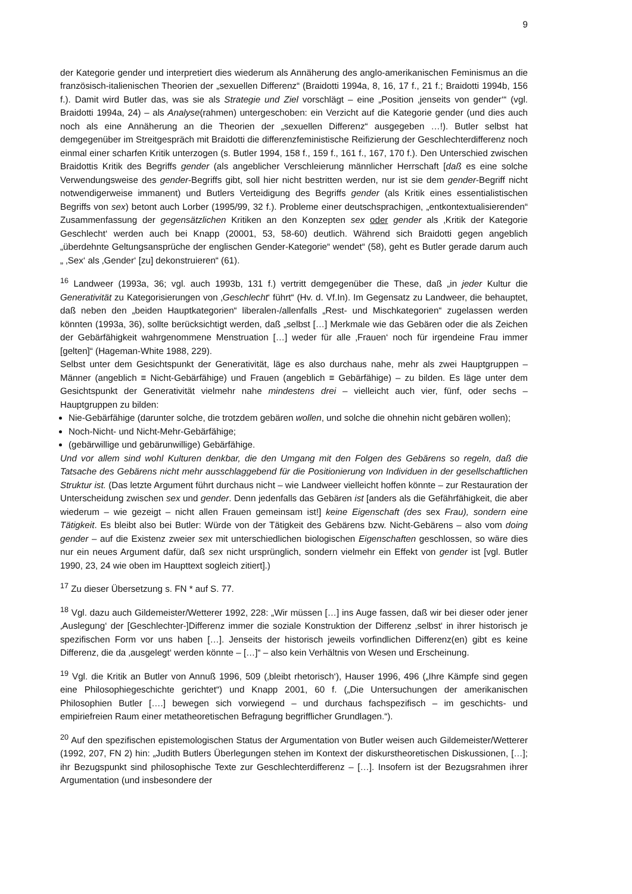9
der Kategorie gender und interpretiert dies wiederum als Annäherung des anglo-amerikanischen Feminismus an die französisch-italienischen Theorien der „sexuellen Differenz“ (Braidotti 1994a, 8, 16, 17 f., 21 f.; Braidotti 1994b, 156 f.). Damit wird Butler das, was sie als Strategie und Ziel vorschlägt – eine „Position ‚jenseits von gender‘“ (vgl. Braidotti 1994a, 24) – als Analyse(rahmen) untergeschoben: ein Verzicht auf die Kategorie gender (und dies auch noch als eine Annäherung an die Theorien der „sexuellen Differenz“ ausgegeben …!). Butler selbst hat demgegenüber im Streitgespräch mit Braidotti die differenzfeministische Reifizierung der Geschlechterdifferenz noch einmal einer scharfen Kritik unterzogen (s. Butler 1994, 158 f., 159 f., 161 f., 167, 170 f.). Den Unterschied zwischen Braidottis Kritik des Begriffs gender (als angeblicher Verschleierung männlicher Herrschaft [daß es eine solche Verwendungsweise des gender-Begriffs gibt, soll hier nicht bestritten werden, nur ist sie dem gender-Begriff nicht notwendigerweise immanent) und Butlers Verteidigung des Begriffs gender (als Kritik eines essentialistischen Begriffs von sex) betont auch Lorber (1995/99, 32 f.). Probleme einer deutschsprachigen, „entkontextualisierenden“ Zusammenfassung der gegensätzlichen Kritiken an den Konzepten sex oder gender als ‚Kritik der Kategorie Geschlecht‘ werden auch bei Knapp (20001, 53, 58-60) deutlich. Während sich Braidotti gegen angeblich „überdehnte Geltungsansprüche der englischen Gender-Kategorie“ wendet“ (58), geht es Butler gerade darum auch „ ‚Sex‘ als ‚Gender‘ [zu] dekonstruieren“ (61).
<sup>16</sup> Landweer (1993a, 36; vgl. auch 1993b, 131 f.) vertritt demgegenüber die These, daß „in jeder Kultur die Generativität zu Kategorisierungen von ‚Geschlecht‘ führt“ (Hv. d. Vf.In). Im Gegensatz zu Landweer, die behauptet, daß neben den „beiden Hauptkategorien“ liberalen-/allenfalls „Rest- und Mischkategorien“ zugelassen werden könnten (1993a, 36), sollte berücksichtigt werden, daß „selbst […] Merkmale wie das Gebären oder die als Zeichen der Gebärfähigkeit wahrgenommene Menstruation […] weder für alle ‚Frauen‘ noch für irgendeine Frau immer [gelten]“ (Hageman-White 1988, 229).
Selbst unter dem Gesichtspunkt der Generativität, läge es also durchaus nahe, mehr als zwei Hauptgruppen – Männer (angeblich ≡ Nicht-Gebärfähige) und Frauen (angeblich ≡ Gebärfähige) – zu bilden. Es läge unter dem Gesichtspunkt der Generativität vielmehr nahe mindestens drei – vielleicht auch vier, fünf, oder sechs – Hauptgruppen zu bilden:
Nie-Gebärfähige (darunter solche, die trotzdem gebären wollen, und solche die ohnehin nicht gebären wollen);
Noch-Nicht- und Nicht-Mehr-Gebärfähige;
(gebärwillige und gebärunwillige) Gebärfähige.
Und vor allem sind wohl Kulturen denkbar, die den Umgang mit den Folgen des Gebärens so regeln, daß die Tatsache des Gebärens nicht mehr ausschlaggebend für die Positionierung von Individuen in der gesellschaftlichen Struktur ist. (Das letzte Argument führt durchaus nicht – wie Landweer vielleicht hoffen könnte – zur Restauration der Unterscheidung zwischen sex und gender. Denn jedenfalls das Gebären ist [anders als die Gefährfähigkeit, die aber wiederum – wie gezeigt – nicht allen Frauen gemeinsam ist!] keine Eigenschaft (des sex Frau), sondern eine Tätigkeit. Es bleibt also bei Butler: Würde von der Tätigkeit des Gebärens bzw. Nicht-Gebärens – also vom doing gender – auf die Existenz zweier sex mit unterschiedlichen biologischen Eigenschaften geschlossen, so wäre dies nur ein neues Argument dafür, daß sex nicht ursprünglich, sondern vielmehr ein Effekt von gender ist [vgl. Butler 1990, 23, 24 wie oben im Haupttext sogleich zitiert].)
<sup>17</sup> Zu dieser Übersetzung s. FN * auf S. 77.
<sup>18</sup> Vgl. dazu auch Gildemeister/Wetterer 1992, 228: „Wir müssen […] ins Auge fassen, daß wir bei dieser oder jener ‚Auslegung‘ der [Geschlechter-]Differenz immer die soziale Konstruktion der Differenz ‚selbst‘ in ihrer historisch je spezifischen Form vor uns haben […]. Jenseits der historisch jeweils vorfindlichen Differenz(en) gibt es keine Differenz, die da ‚ausgelegt‘ werden könnte – […]“ – also kein Verhältnis von Wesen und Erscheinung.
<sup>19</sup> Vgl. die Kritik an Butler von Annuß 1996, 509 (‚bleibt rhetorisch‘), Hauser 1996, 496 („Ihre Kämpfe sind gegen eine Philosophiegeschichte gerichtet“) und Knapp 2001, 60 f. („Die Untersuchungen der amerikanischen Philosophien Butler [….] bewegen sich vorwiegend – und durchaus fachspezifisch – im geschichts- und empiriefreien Raum einer metatheoretischen Befragung begrifflicher Grundlagen.“).
<sup>20</sup> Auf den spezifischen epistemologischen Status der Argumentation von Butler weisen auch Gildemeister/Wetterer (1992, 207, FN 2) hin: „Judith Butlers Überlegungen stehen im Kontext der diskurstheoretischen Diskussionen, […]; ihr Bezugspunkt sind philosophische Texte zur Geschlechterdifferenz – […]. Insofern ist der Bezugsrahmen ihrer Argumentation (und insbesondere der